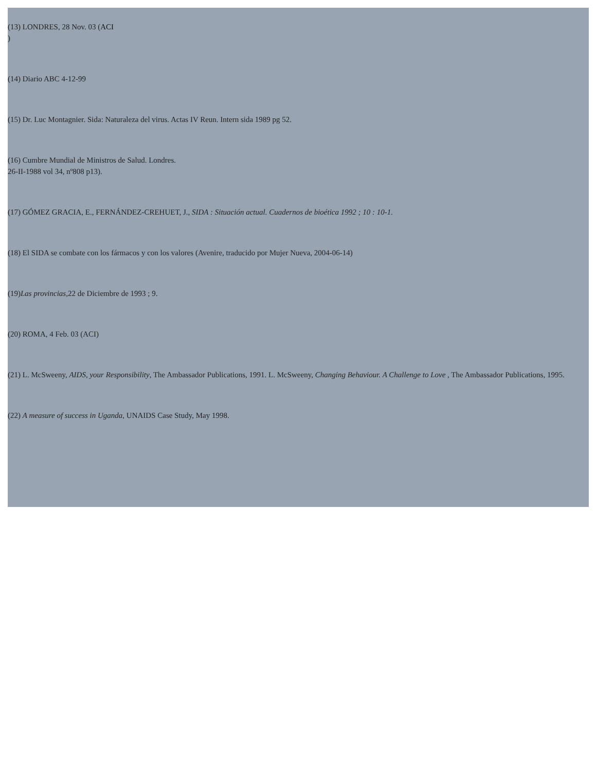(13) LONDRES, 28 Nov. 03 (ACI
)
(14) Diario ABC 4-12-99
(15) Dr. Luc Montagnier. Sida: Naturaleza del virus. Actas IV Reun. Intern sida 1989 pg 52.
(16) Cumbre Mundial de Ministros de Salud. Londres.
26-II-1988 vol 34, nº808 p13).
(17) GÓMEZ GRACIA, E., FERNÁNDEZ-CREHUET, J., SIDA : Situación actual. Cuadernos de bioética 1992 ; 10 : 10-1.
(18) El SIDA se combate con los fármacos y con los valores (Avenire, traducido por Mujer Nueva, 2004-06-14)
(19)Las provincias, 22 de Diciembre de 1993 ; 9.
(20) ROMA, 4 Feb. 03 (ACI)
(21) L. McSweeny, AIDS, your Responsibility, The Ambassador Publications, 1991. L. McSweeny, Changing Behaviour. A Challenge to Love , The Ambassador Publications, 1995.
(22) A measure of success in Uganda, UNAIDS Case Study, May 1998.